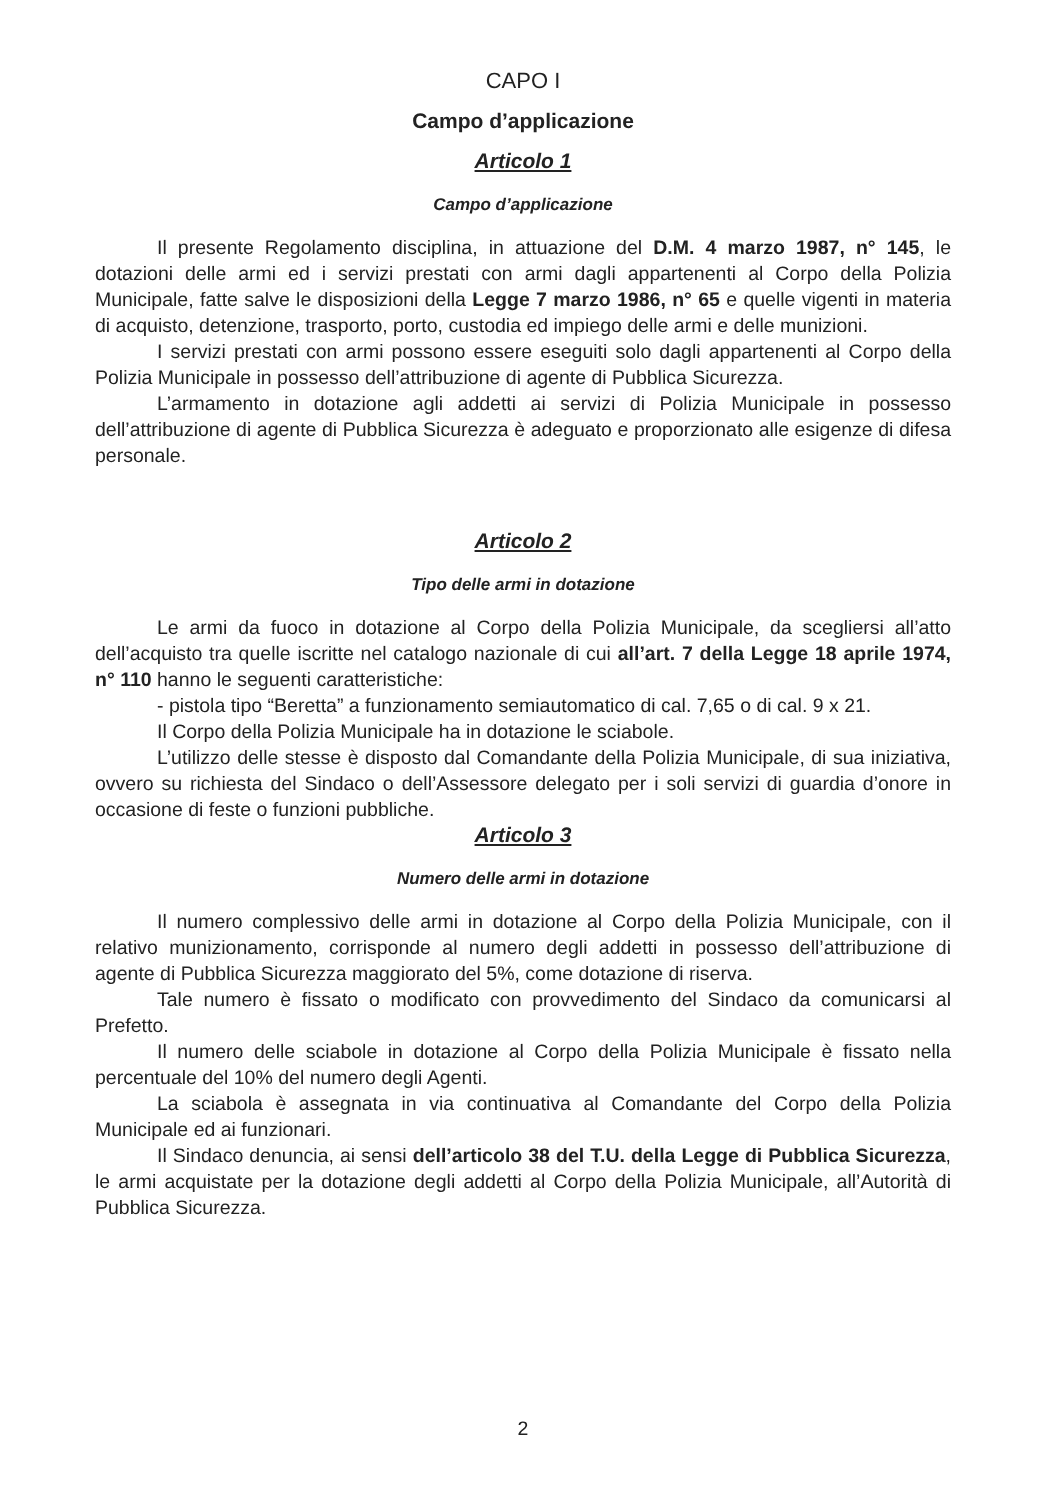CAPO I
Campo d’applicazione
Articolo 1
Campo d’applicazione
Il presente Regolamento disciplina, in attuazione del D.M. 4 marzo 1987, n° 145, le dotazioni delle armi ed i servizi prestati con armi dagli appartenenti al Corpo della Polizia Municipale, fatte salve le disposizioni della Legge 7 marzo 1986, n° 65 e quelle vigenti in materia di acquisto, detenzione, trasporto, porto, custodia ed impiego delle armi e delle munizioni.
I servizi prestati con armi possono essere eseguiti solo dagli appartenenti al Corpo della Polizia Municipale in possesso dell’attribuzione di agente di Pubblica Sicurezza.
L’armamento in dotazione agli addetti ai servizi di Polizia Municipale in possesso dell’attribuzione di agente di Pubblica Sicurezza è adeguato e proporzionato alle esigenze di difesa personale.
Articolo 2
Tipo delle armi in dotazione
Le armi da fuoco in dotazione al Corpo della Polizia Municipale, da scegliersi all’atto dell’acquisto tra quelle iscritte nel catalogo nazionale di cui all’art. 7 della Legge 18 aprile 1974, n° 110 hanno le seguenti caratteristiche:
- pistola tipo “Beretta” a funzionamento semiautomatico di cal. 7,65 o di cal. 9 x 21.
Il Corpo della Polizia Municipale ha in dotazione le sciabole.
L’utilizzo delle stesse è disposto dal Comandante della Polizia Municipale, di sua iniziativa, ovvero su richiesta del Sindaco o dell’Assessore delegato per i soli servizi di guardia d’onore in occasione di feste o funzioni pubbliche.
Articolo 3
Numero delle armi in dotazione
Il numero complessivo delle armi in dotazione al Corpo della Polizia Municipale, con il relativo munizionamento, corrisponde al numero degli addetti in possesso dell’attribuzione di agente di Pubblica Sicurezza maggiorato del 5%, come dotazione di riserva.
Tale numero è fissato o modificato con provvedimento del Sindaco da comunicarsi al Prefetto.
Il numero delle sciabole in dotazione al Corpo della Polizia Municipale è fissato nella percentuale del 10% del numero degli Agenti.
La sciabola è assegnata in via continuativa al Comandante del Corpo della Polizia Municipale ed ai funzionari.
Il Sindaco denuncia, ai sensi dell’articolo 38 del T.U. della Legge di Pubblica Sicurezza, le armi acquistate per la dotazione degli addetti al Corpo della Polizia Municipale, all’Autorità di Pubblica Sicurezza.
2